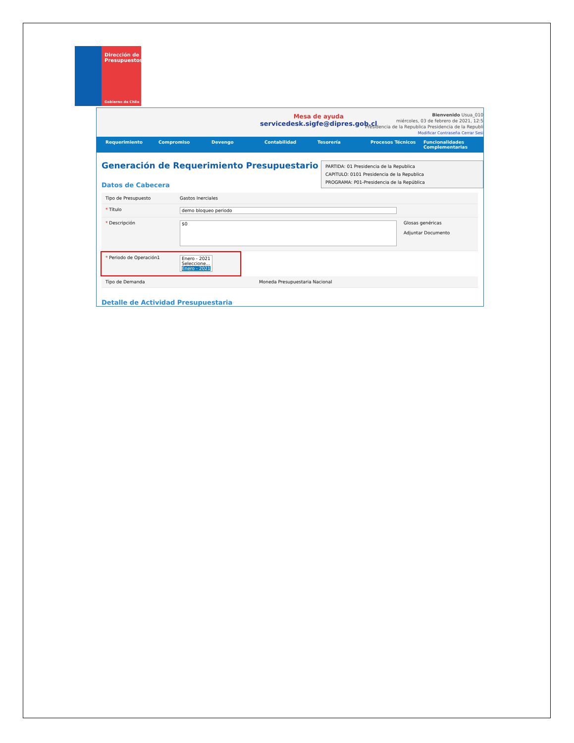Dirección de
Presupuestos
Gobierno de Chile
Mesa de ayuda
servicedesk.sigfe@dipres.gob.cl
Bienvenido Usua_010
miércoles, 03 de febrero de 2021, 12:5
Presidencia de la Republica Presidencia de la Republi
Modificar Contraseña Cerrar Sesi
Requerimiento Compromiso Devengo Contabilidad Tesorería Procesos Técnicos Funcionalidades Complementarias
PARTIDA: 01 Presidencia de la Republica
CAPITULO: 0101 Presidencia de la Republica
PROGRAMA: P01-Presidencia de la República
Generación de Requerimiento Presupuestario
Datos de Cabecera
Tipo de Presupuesto Gastos Inerciales
* Título demo bloqueo periodo
* Descripción
$0
Glosas genéricas
Adjuntar Documento
* Periodo de Operación1 Enero - 2021
Seleccione...
Enero - 2021
Tipo de Demanda Moneda Presupuestaria Nacional
Detalle de Actividad Presupuestaria